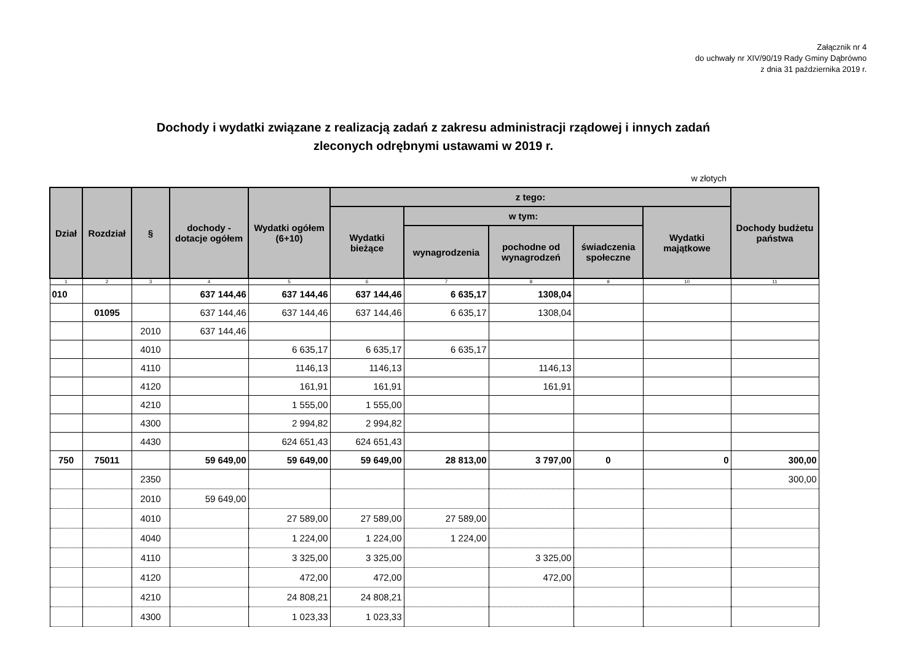Załącznik nr 4
do uchwały nr XIV/90/19 Rady Gminy Dąbrówno
z dnia 31 października 2019 r.
Dochody i wydatki związane z realizacją zadań z zakresu administracji rządowej i innych zadań
zleconych odrębnymi ustawami w 2019 r.
w złotych
| Dział | Rozdział | § | dochody - dotacje ogółem | Wydatki ogółem (6+10) | z tego: | | | | | Dochody budżetu państwa |
| --- | --- | --- | --- | --- | --- | --- | --- | --- | --- | --- |
| | | | | | Wydatki bieżące | w tym: | | | Wydatki majątkowe | |
| | | | | | | wynagrodzenia | pochodne od wynagrodzeń | świadczenia społeczne | | |
| 1 | 2 | 3 | 4 | 5 | 6 | 7 | 8 | 9 | 10 | 11 |
| 010 | | | 637 144,46 | 637 144,46 | 637 144,46 | 6 635,17 | 1308,04 | | | |
| | 01095 | | 637 144,46 | 637 144,46 | 637 144,46 | 6 635,17 | 1308,04 | | | |
| | | 2010 | 637 144,46 | | | | | | | |
| | | 4010 | | 6 635,17 | 6 635,17 | 6 635,17 | | | | |
| | | 4110 | | 1146,13 | 1146,13 | | 1146,13 | | | |
| | | 4120 | | 161,91 | 161,91 | | 161,91 | | | |
| | | 4210 | | 1 555,00 | 1 555,00 | | | | | |
| | | 4300 | | 2 994,82 | 2 994,82 | | | | | |
| | | 4430 | | 624 651,43 | 624 651,43 | | | | | |
| 750 | 75011 | | 59 649,00 | 59 649,00 | 59 649,00 | 28 813,00 | 3 797,00 | 0 | 0 | 300,00 |
| | | 2350 | | | | | | | | 300,00 |
| | | 2010 | 59 649,00 | | | | | | | |
| | | 4010 | | 27 589,00 | 27 589,00 | 27 589,00 | | | | |
| | | 4040 | | 1 224,00 | 1 224,00 | 1 224,00 | | | | |
| | | 4110 | | 3 325,00 | 3 325,00 | | 3 325,00 | | | |
| | | 4120 | | 472,00 | 472,00 | | 472,00 | | | |
| | | 4210 | | 24 808,21 | 24 808,21 | | | | | |
| | | 4300 | | 1 023,33 | 1 023,33 | | | | | |